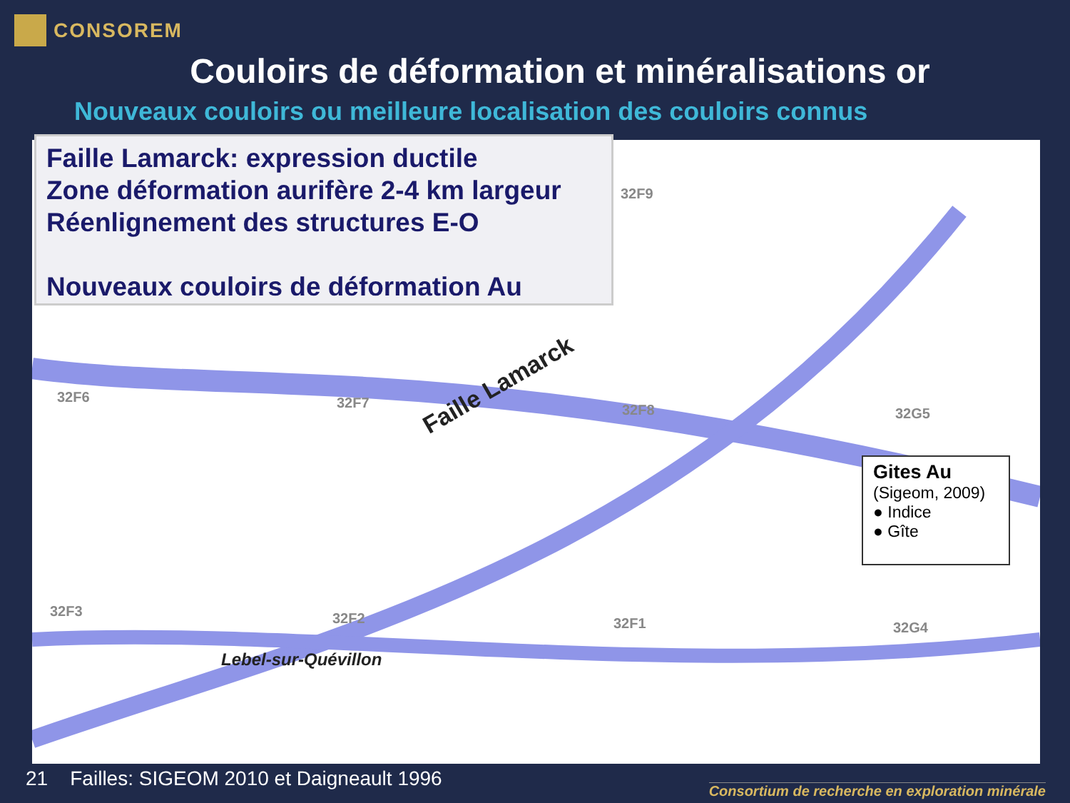CONSOREM
Couloirs de déformation et minéralisations or
Nouveaux couloirs ou meilleure localisation des couloirs connus
Faille Lamarck: expression ductile
Zone déformation aurifère 2-4 km largeur
Réenlignement des structures E-O
Nouveaux couloirs de déformation Au
32F9
32F6 32F7 32F8 32G5
32F3 32F2 32F1 32G4
Faille Lamarck
Lebel-sur-Quévillon
Gites Au
(Sigeom, 2009)
● Indice
● Gîte
21 Failles: SIGEOM 2010 et Daigneault 1996
Consortium de recherche en exploration minérale